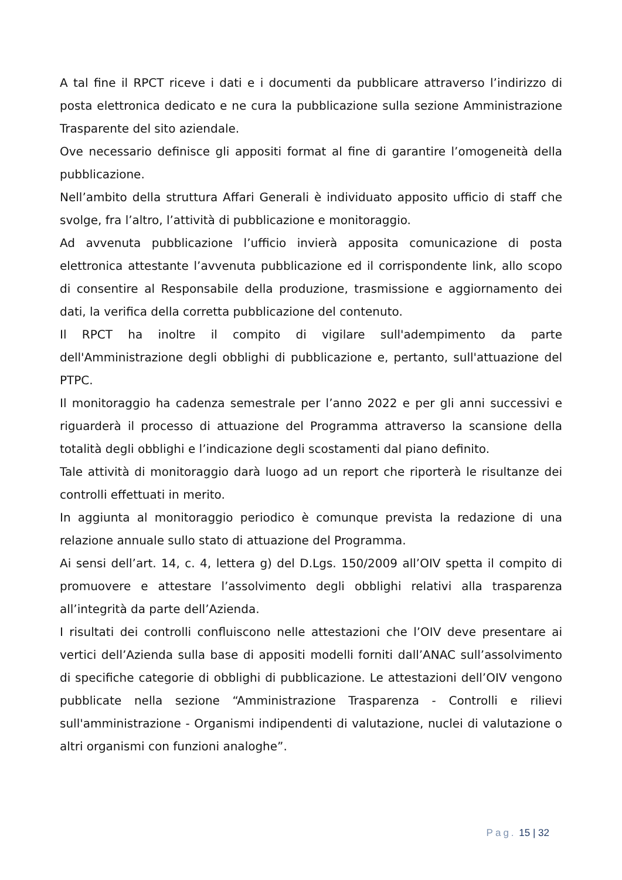A tal fine il RPCT riceve i dati e i documenti da pubblicare attraverso l’indirizzo di posta elettronica dedicato e ne cura la pubblicazione sulla sezione Amministrazione Trasparente del sito aziendale.
Ove necessario definisce gli appositi format al fine di garantire l’omogeneità della pubblicazione.
Nell’ambito della struttura Affari Generali è individuato apposito ufficio di staff che svolge, fra l’altro, l’attività di pubblicazione e monitoraggio.
Ad avvenuta pubblicazione l’ufficio invierà apposita comunicazione di posta elettronica attestante l’avvenuta pubblicazione ed il corrispondente link, allo scopo di consentire al Responsabile della produzione, trasmissione e aggiornamento dei dati, la verifica della corretta pubblicazione del contenuto.
Il RPCT ha inoltre il compito di vigilare sull'adempimento da parte dell'Amministrazione degli obblighi di pubblicazione e, pertanto, sull'attuazione del PTPC.
Il monitoraggio ha cadenza semestrale per l’anno 2022 e per gli anni successivi e riguarderà il processo di attuazione del Programma attraverso la scansione della totalità degli obblighi e l’indicazione degli scostamenti dal piano definito.
Tale attività di monitoraggio darà luogo ad un report che riporterà le risultanze dei controlli effettuati in merito.
In aggiunta al monitoraggio periodico è comunque prevista la redazione di una relazione annuale sullo stato di attuazione del Programma.
Ai sensi dell’art. 14, c. 4, lettera g) del D.Lgs. 150/2009 all’OIV spetta il compito di promuovere e attestare l’assolvimento degli obblighi relativi alla trasparenza all’integrità da parte dell’Azienda.
I risultati dei controlli confluiscono nelle attestazioni che l’OIV deve presentare ai vertici dell’Azienda sulla base di appositi modelli forniti dall’ANAC sull’assolvimento di specifiche categorie di obblighi di pubblicazione. Le attestazioni dell’OIV vengono pubblicate nella sezione “Amministrazione Trasparenza - Controlli e rilievi sull'amministrazione - Organismi indipendenti di valutazione, nuclei di valutazione o altri organismi con funzioni analoghe”.
Pag. 15 | 32